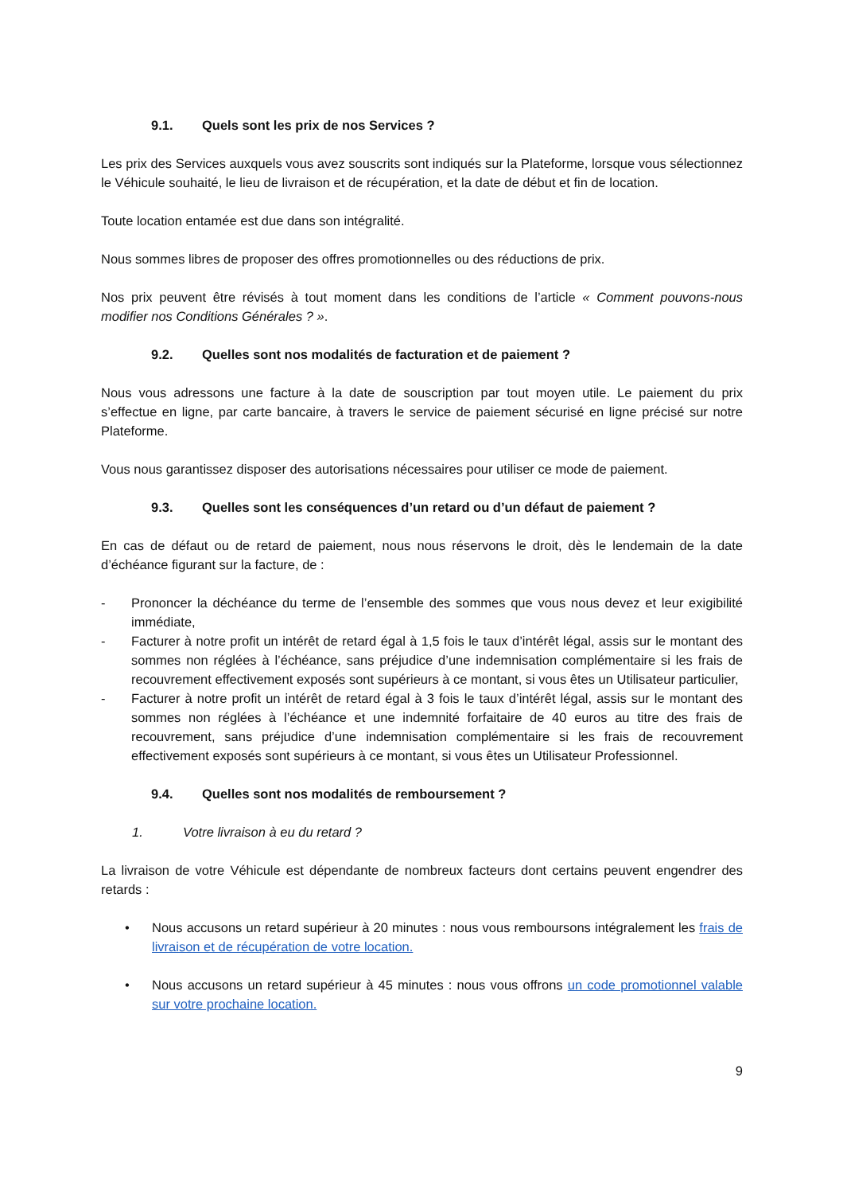9.1. Quels sont les prix de nos Services ?
Les prix des Services auxquels vous avez souscrits sont indiqués sur la Plateforme, lorsque vous sélectionnez le Véhicule souhaité, le lieu de livraison et de récupération, et la date de début et fin de location.
Toute location entamée est due dans son intégralité.
Nous sommes libres de proposer des offres promotionnelles ou des réductions de prix.
Nos prix peuvent être révisés à tout moment dans les conditions de l’article « Comment pouvons-nous modifier nos Conditions Générales ? ».
9.2. Quelles sont nos modalités de facturation et de paiement ?
Nous vous adressons une facture à la date de souscription par tout moyen utile. Le paiement du prix s’effectue en ligne, par carte bancaire, à travers le service de paiement sécurisé en ligne précisé sur notre Plateforme.
Vous nous garantissez disposer des autorisations nécessaires pour utiliser ce mode de paiement.
9.3. Quelles sont les conséquences d’un retard ou d’un défaut de paiement ?
En cas de défaut ou de retard de paiement, nous nous réservons le droit, dès le lendemain de la date d’échéance figurant sur la facture, de :
- Prononcer la déchéance du terme de l’ensemble des sommes que vous nous devez et leur exigibilité immédiate,
- Facturer à notre profit un intérêt de retard égal à 1,5 fois le taux d’intérêt légal, assis sur le montant des sommes non réglées à l’échéance, sans préjudice d’une indemnisation complémentaire si les frais de recouvrement effectivement exposés sont supérieurs à ce montant, si vous êtes un Utilisateur particulier,
- Facturer à notre profit un intérêt de retard égal à 3 fois le taux d’intérêt légal, assis sur le montant des sommes non réglées à l’échéance et une indemnité forfaitaire de 40 euros au titre des frais de recouvrement, sans préjudice d’une indemnisation complémentaire si les frais de recouvrement effectivement exposés sont supérieurs à ce montant, si vous êtes un Utilisateur Professionnel.
9.4. Quelles sont nos modalités de remboursement ?
1. Votre livraison à eu du retard ?
La livraison de votre Véhicule est dépendante de nombreux facteurs dont certains peuvent engendrer des retards :
• Nous accusons un retard supérieur à 20 minutes : nous vous remboursons intégralement les frais de livraison et de récupération de votre location.
• Nous accusons un retard supérieur à 45 minutes : nous vous offrons un code promotionnel valable sur votre prochaine location.
9